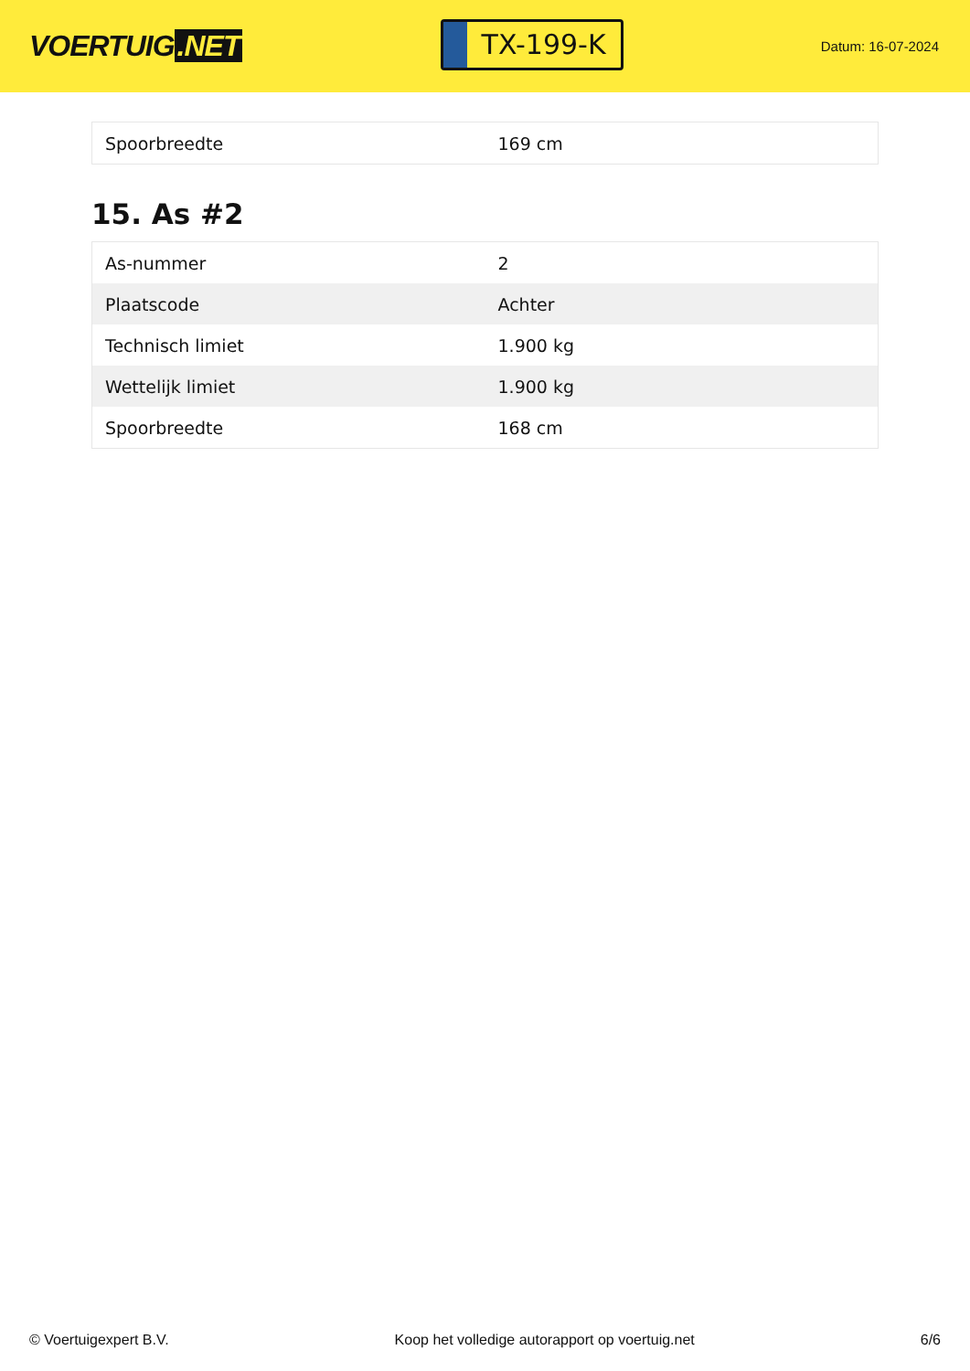VOERTUIG.NET
TX-199-K
Datum: 16-07-2024
| Spoorbreedte | 169 cm |
15. As #2
| As-nummer | 2 |
| Plaatscode | Achter |
| Technisch limiet | 1.900 kg |
| Wettelijk limiet | 1.900 kg |
| Spoorbreedte | 168 cm |
© Voertuigexpert B.V. Koop het volledige autorapport op voertuig.net 6/6